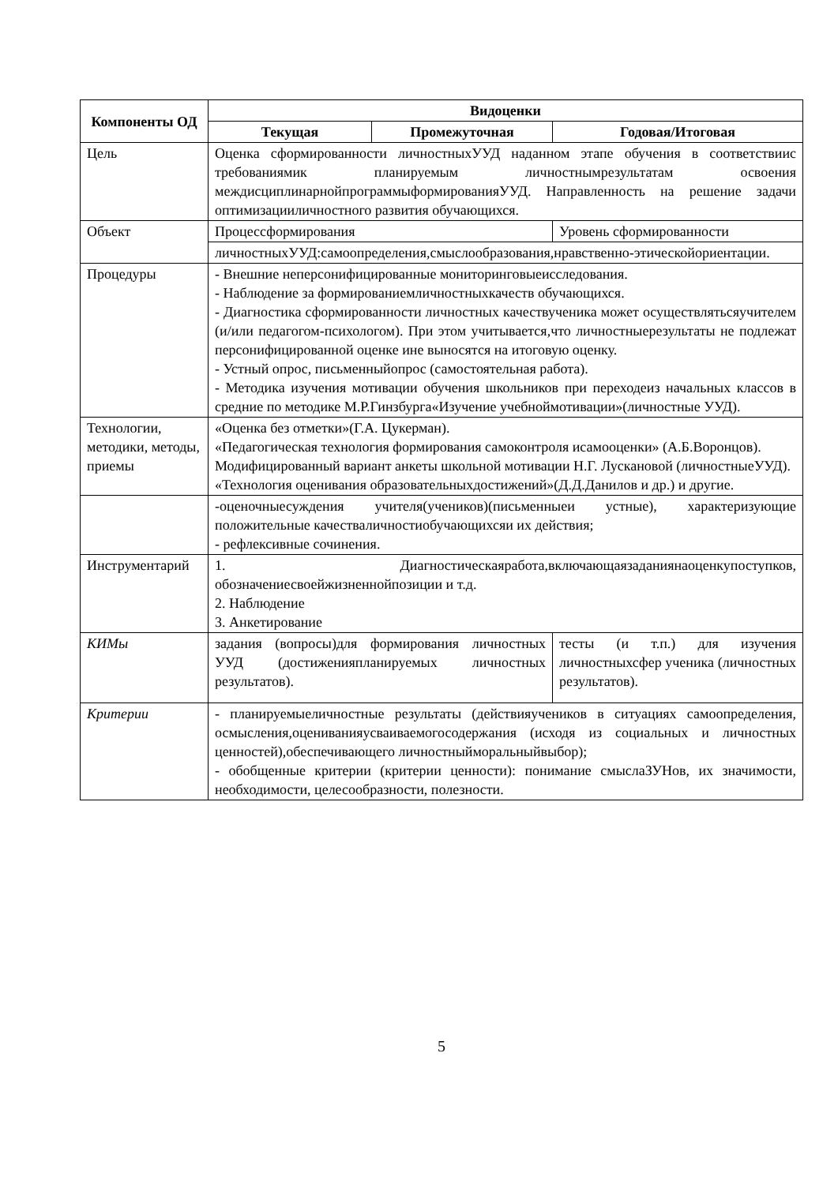| Компоненты ОД | Видоценки | | | |
| --- | --- | --- | --- | --- |
| | Текущая | Промежуточная | Годовая/Итоговая | |
| Цель | Оценка сформированности личностныхУУД наданном этапе обучения в соответствиис требованиямик планируемым личностнымрезультатам освоения междисциплинарнойпрограммыформированияУУД. Направленность на решение задачи оптимизацииличностного развития обучающихся. | | | |
| Объект | Процессформирования | | Уровень сформированности | |
| | личностныхУУД:самоопределения,смыслообразования,нравственно-этическойориентации. | | | |
| Процедуры | - Внешние неперсонифицированные мониторинговыеисследования. - Наблюдение за формированиемличностныхкачеств обучающихся. - Диагностика сформированности личностных качествученика может осуществлятьсяучителем (и/или педагогом-психологом). При этом учитывается,что личностныерезультаты не подлежат персонифицированной оценке ине выносятся на итоговую оценку. - Устный опрос, письменныйопрос (самостоятельная работа). - Методика изучения мотивации обучения школьников при переходеиз начальных классов в средние по методике М.Р.Гинзбурга«Изучение учебноймотивации»(личностные УУД). | | | |
| Технологии, методики, методы, приемы | «Оценка без отметки»(Г.А. Цукерман). «Педагогическая технология формирования самоконтроля исамооценки» (А.Б.Воронцов). Модифицированный вариант анкеты школьной мотивации Н.Г. Лускановой (личностныеУУД). «Технология оценивания образовательныхдостижений»(Д.Д.Данилов и др.) и другие. | | | |
| | -оценочныесуждения учителя(учеников)(письменныеи устные), характеризующие положительные качестваличностиобучающихсяи их действия; - рефлексивные сочинения. | | | |
| Инструментарий | 1. Диагностическаяработа,включающаязаданиянаоценкупоступков, обозначениесвоейжизненнойпозиции и т.д. 2. Наблюдение 3. Анкетирование | | | |
| КИМы | задания (вопросы)для формирования личностных УУД (достиженияпланируемых личностных результатов). | | | тесты (и т.п.) для изучения личностныхсфер ученика (личностных результатов). |
| Критерии | - планируемыеличностные результаты (действияучеников в ситуациях самоопределения, осмысления,оцениванияусваиваемогосодержания (исходя из социальных и личностных ценностей),обеспечивающего личностныйморальныйвыбор); - обобщенные критерии (критерии ценности): понимание смыслаЗУНов, их значимости, необходимости, целесообразности, полезности. | | | |
5